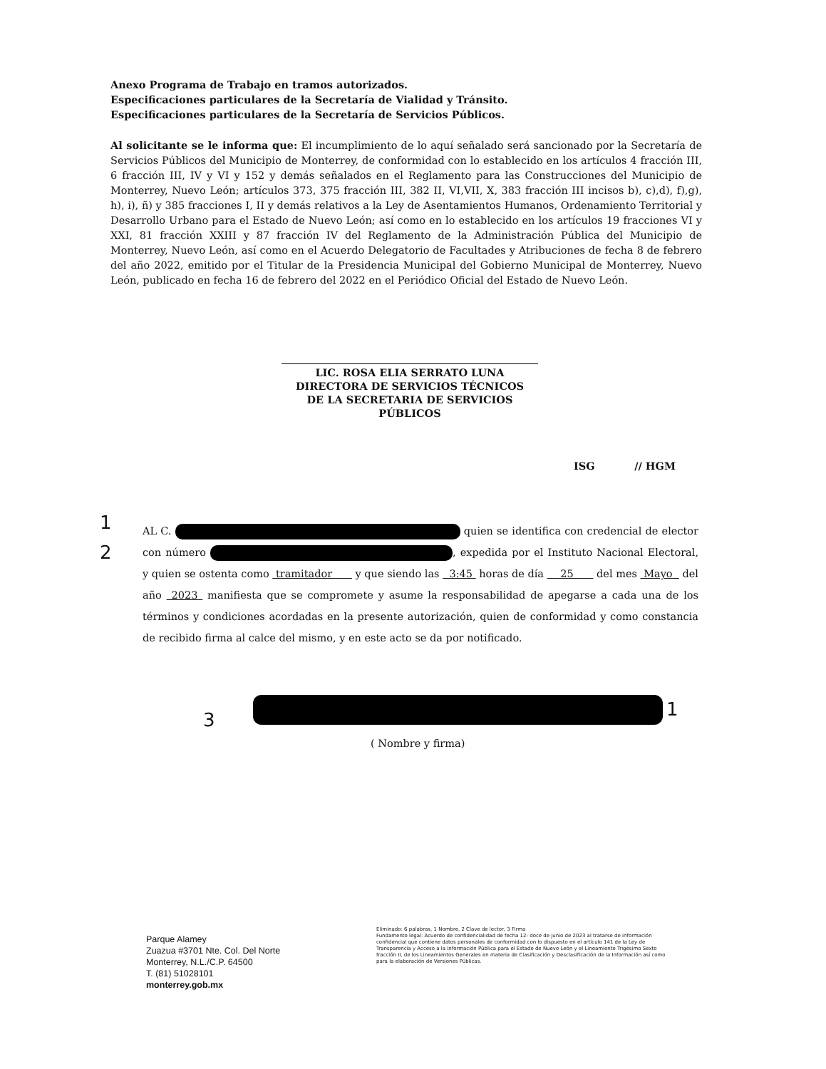Anexo Programa de Trabajo en tramos autorizados.
Especificaciones particulares de la Secretaría de Vialidad y Tránsito.
Especificaciones particulares de la Secretaría de Servicios Públicos.
Al solicitante se le informa que: El incumplimiento de lo aquí señalado será sancionado por la Secretaría de Servicios Públicos del Municipio de Monterrey, de conformidad con lo establecido en los artículos 4 fracción III, 6 fracción III, IV y VI y 152 y demás señalados en el Reglamento para las Construcciones del Municipio de Monterrey, Nuevo León; artículos 373, 375 fracción III, 382 II, VI,VII, X, 383 fracción III incisos b), c),d), f),g), h), i), ñ) y 385 fracciones I, II y demás relativos a la Ley de Asentamientos Humanos, Ordenamiento Territorial y Desarrollo Urbano para el Estado de Nuevo León; así como en lo establecido en los artículos 19 fracciones VI y XXI, 81 fracción XXIII y 87 fracción IV del Reglamento de la Administración Pública del Municipio de Monterrey, Nuevo León, así como en el Acuerdo Delegatorio de Facultades y Atribuciones de fecha 8 de febrero del año 2022, emitido por el Titular de la Presidencia Municipal del Gobierno Municipal de Monterrey, Nuevo León, publicado en fecha 16 de febrero del 2022 en el Periódico Oficial del Estado de Nuevo León.
LIC. ROSA ELIA SERRATO LUNA
DIRECTORA DE SERVICIOS TÉCNICOS
DE LA SECRETARIA DE SERVICIOS PÚBLICOS
ISG // HGM
1
2
AL C. quien se identifica con credencial de elector con número , expedida por el Instituto Nacional Electoral, y quien se ostenta como tramitador y que siendo las 3:45 horas de día 25 del mes Mayo del año 2023 manifiesta que se compromete y asume la responsabilidad de apegarse a cada una de los términos y condiciones acordadas en la presente autorización, quien de conformidad y como constancia de recibido firma al calce del mismo, y en este acto se da por notificado.
3 1
( Nombre y firma)
Parque Alamey
Zuazua #3701 Nte. Col. Del Norte
Monterrey, N.L./C.P. 64500
T. (81) 51028101
monterrey.gob.mx
Eliminado: 6 palabras, 1 Nombre, 2 Clave de lector, 3 Firma
Fundamento legal: Acuerdo de confidencialidad de fecha 12- doce de junio de 2023 al tratarse de información confidencial que contiene datos personales de conformidad con lo dispuesto en el artículo 141 de la Ley de Transparencia y Acceso a la Información Pública para el Estado de Nuevo León y el Lineamiento Trigésimo Sexto fracción II, de los Lineamientos Generales en materia de Clasificación y Desclasificación de la Información así como para la elaboración de Versiones Públicas.